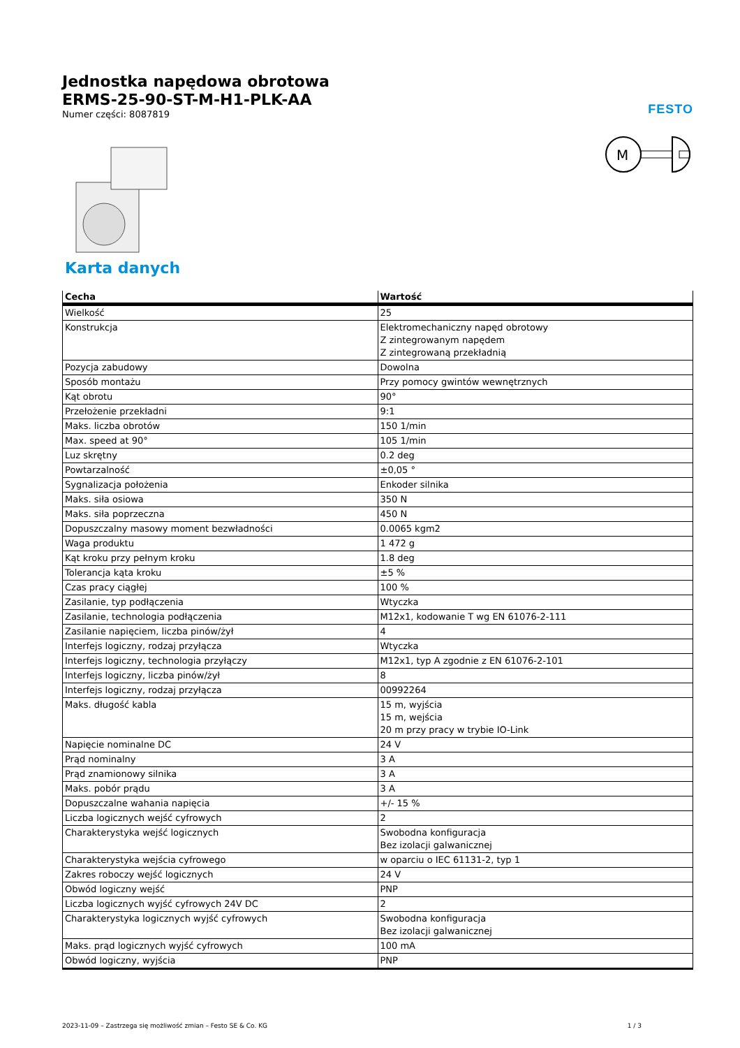Jednostka napędowa obrotowa
ERMS-25-90-ST-M-H1-PLK-AA
Numer części: 8087819
FESTO
M
Karta danych
| Cecha | Wartość |
| --- | --- |
| Wielkość | 25 |
| Konstrukcja | Elektromechaniczny napęd obrotowy Z zintegrowanym napędem Z zintegrowaną przekładnią |
| Pozycja zabudowy | Dowolna |
| Sposób montażu | Przy pomocy gwintów wewnętrznych |
| Kąt obrotu | 90° |
| Przełożenie przekładni | 9:1 |
| Maks. liczba obrotów | 150 1/min |
| Max. speed at 90° | 105 1/min |
| Luz skrętny | 0.2 deg |
| Powtarzalność | ±0,05 ° |
| Sygnalizacja położenia | Enkoder silnika |
| Maks. siła osiowa | 350 N |
| Maks. siła poprzeczna | 450 N |
| Dopuszczalny masowy moment bezwładności | 0.0065 kgm2 |
| Waga produktu | 1 472 g |
| Kąt kroku przy pełnym kroku | 1.8 deg |
| Tolerancja kąta kroku | ±5 % |
| Czas pracy ciągłej | 100 % |
| Zasilanie, typ podłączenia | Wtyczka |
| Zasilanie, technologia podłączenia | M12x1, kodowanie T wg EN 61076-2-111 |
| Zasilanie napięciem, liczba pinów/żył | 4 |
| Interfejs logiczny, rodzaj przyłącza | Wtyczka |
| Interfejs logiczny, technologia przyłączy | M12x1, typ A zgodnie z EN 61076-2-101 |
| Interfejs logiczny, liczba pinów/żył | 8 |
| Interfejs logiczny, rodzaj przyłącza | 00992264 |
| Maks. długość kabla | 15 m, wyjścia 15 m, wejścia 20 m przy pracy w trybie IO-Link |
| Napięcie nominalne DC | 24 V |
| Prąd nominalny | 3 A |
| Prąd znamionowy silnika | 3 A |
| Maks. pobór prądu | 3 A |
| Dopuszczalne wahania napięcia | +/- 15 % |
| Liczba logicznych wejść cyfrowych | 2 |
| Charakterystyka wejść logicznych | Swobodna konfiguracja Bez izolacji galwanicznej |
| Charakterystyka wejścia cyfrowego | w oparciu o IEC 61131-2, typ 1 |
| Zakres roboczy wejść logicznych | 24 V |
| Obwód logiczny wejść | PNP |
| Liczba logicznych wyjść cyfrowych 24V DC | 2 |
| Charakterystyka logicznych wyjść cyfrowych | Swobodna konfiguracja Bez izolacji galwanicznej |
| Maks. prąd logicznych wyjść cyfrowych | 100 mA |
| Obwód logiczny, wyjścia | PNP |
2023-11-09 – Zastrzega się możliwość zmian – Festo SE & Co. KG 1 / 3